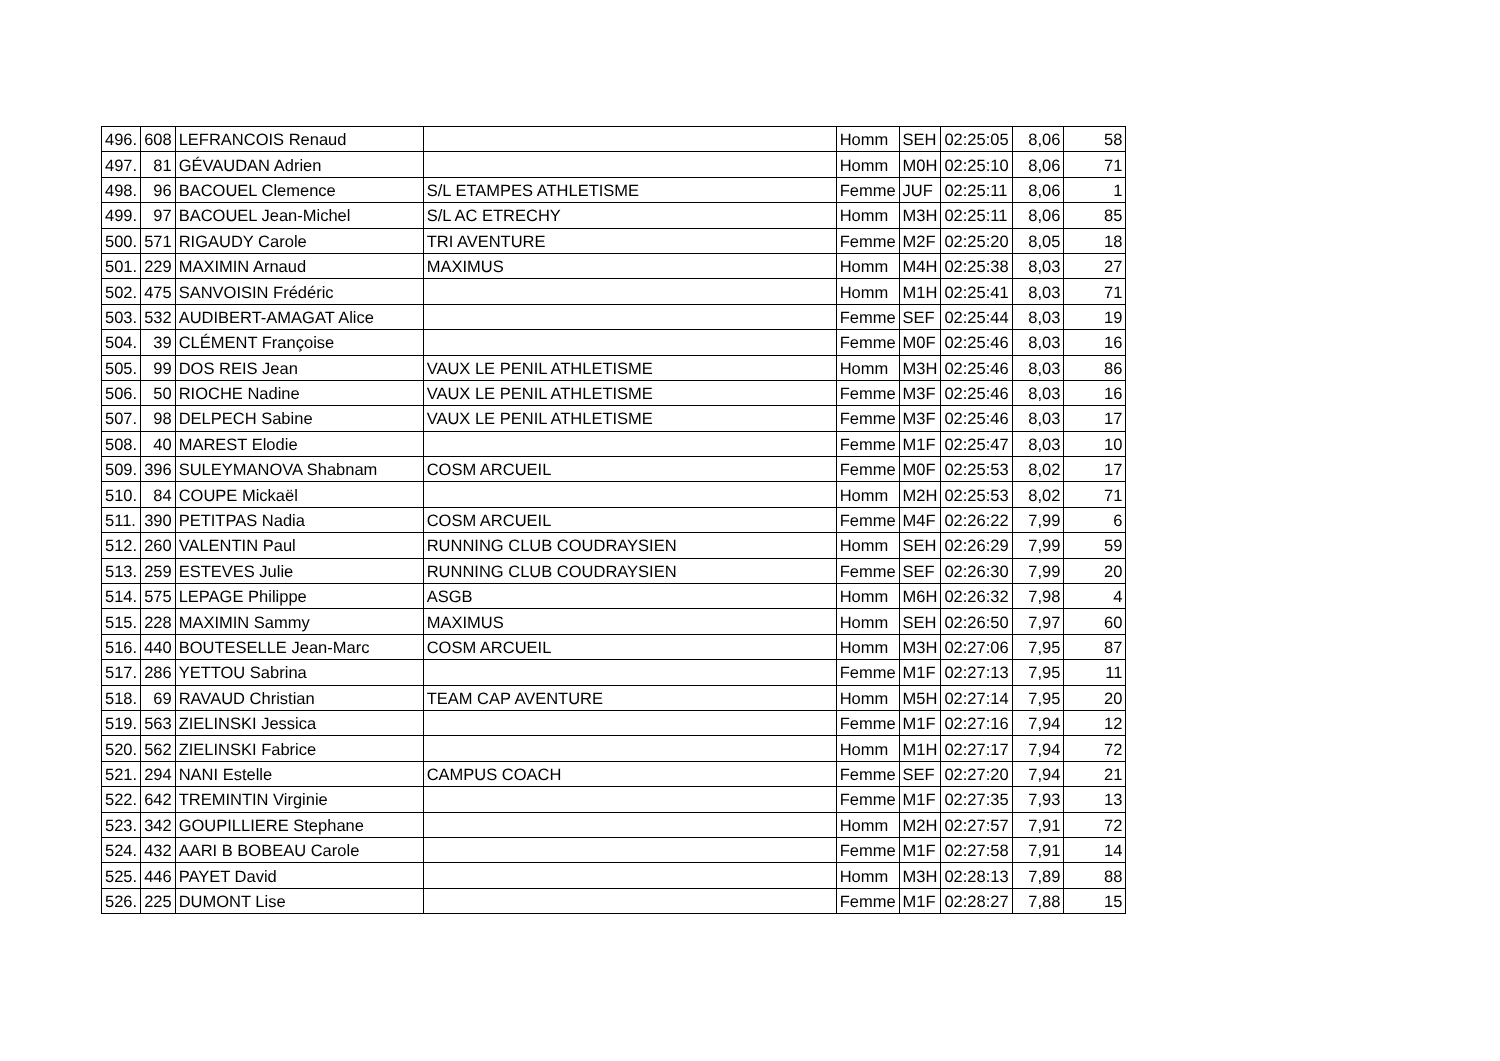| 496. | 608 | LEFRANCOIS Renaud | | Homm | SEH | 02:25:05 | 8,06 | 58 |
| 497. | 81 | GÉVAUDAN Adrien | | Homm | M0H | 02:25:10 | 8,06 | 71 |
| 498. | 96 | BACOUEL Clemence | S/L ETAMPES ATHLETISME | Femme | JUF | 02:25:11 | 8,06 | 1 |
| 499. | 97 | BACOUEL Jean-Michel | S/L AC ETRECHY | Homm | M3H | 02:25:11 | 8,06 | 85 |
| 500. | 571 | RIGAUDY Carole | TRI AVENTURE | Femme | M2F | 02:25:20 | 8,05 | 18 |
| 501. | 229 | MAXIMIN Arnaud | MAXIMUS | Homm | M4H | 02:25:38 | 8,03 | 27 |
| 502. | 475 | SANVOISIN Frédéric | | Homm | M1H | 02:25:41 | 8,03 | 71 |
| 503. | 532 | AUDIBERT-AMAGAT Alice | | Femme | SEF | 02:25:44 | 8,03 | 19 |
| 504. | 39 | CLÉMENT Françoise | | Femme | M0F | 02:25:46 | 8,03 | 16 |
| 505. | 99 | DOS REIS Jean | VAUX LE PENIL ATHLETISME | Homm | M3H | 02:25:46 | 8,03 | 86 |
| 506. | 50 | RIOCHE Nadine | VAUX LE PENIL ATHLETISME | Femme | M3F | 02:25:46 | 8,03 | 16 |
| 507. | 98 | DELPECH Sabine | VAUX LE PENIL ATHLETISME | Femme | M3F | 02:25:46 | 8,03 | 17 |
| 508. | 40 | MAREST Elodie | | Femme | M1F | 02:25:47 | 8,03 | 10 |
| 509. | 396 | SULEYMANOVA Shabnam | COSM ARCUEIL | Femme | M0F | 02:25:53 | 8,02 | 17 |
| 510. | 84 | COUPE Mickaël | | Homm | M2H | 02:25:53 | 8,02 | 71 |
| 511. | 390 | PETITPAS Nadia | COSM ARCUEIL | Femme | M4F | 02:26:22 | 7,99 | 6 |
| 512. | 260 | VALENTIN Paul | RUNNING CLUB COUDRAYSIEN | Homm | SEH | 02:26:29 | 7,99 | 59 |
| 513. | 259 | ESTEVES Julie | RUNNING CLUB COUDRAYSIEN | Femme | SEF | 02:26:30 | 7,99 | 20 |
| 514. | 575 | LEPAGE Philippe | ASGB | Homm | M6H | 02:26:32 | 7,98 | 4 |
| 515. | 228 | MAXIMIN Sammy | MAXIMUS | Homm | SEH | 02:26:50 | 7,97 | 60 |
| 516. | 440 | BOUTESELLE Jean-Marc | COSM ARCUEIL | Homm | M3H | 02:27:06 | 7,95 | 87 |
| 517. | 286 | YETTOU Sabrina | | Femme | M1F | 02:27:13 | 7,95 | 11 |
| 518. | 69 | RAVAUD Christian | TEAM CAP AVENTURE | Homm | M5H | 02:27:14 | 7,95 | 20 |
| 519. | 563 | ZIELINSKI Jessica | | Femme | M1F | 02:27:16 | 7,94 | 12 |
| 520. | 562 | ZIELINSKI Fabrice | | Homm | M1H | 02:27:17 | 7,94 | 72 |
| 521. | 294 | NANI Estelle | CAMPUS COACH | Femme | SEF | 02:27:20 | 7,94 | 21 |
| 522. | 642 | TREMINTIN Virginie | | Femme | M1F | 02:27:35 | 7,93 | 13 |
| 523. | 342 | GOUPILLIERE Stephane | | Homm | M2H | 02:27:57 | 7,91 | 72 |
| 524. | 432 | AARI B BOBEAU Carole | | Femme | M1F | 02:27:58 | 7,91 | 14 |
| 525. | 446 | PAYET David | | Homm | M3H | 02:28:13 | 7,89 | 88 |
| 526. | 225 | DUMONT Lise | | Femme | M1F | 02:28:27 | 7,88 | 15 |